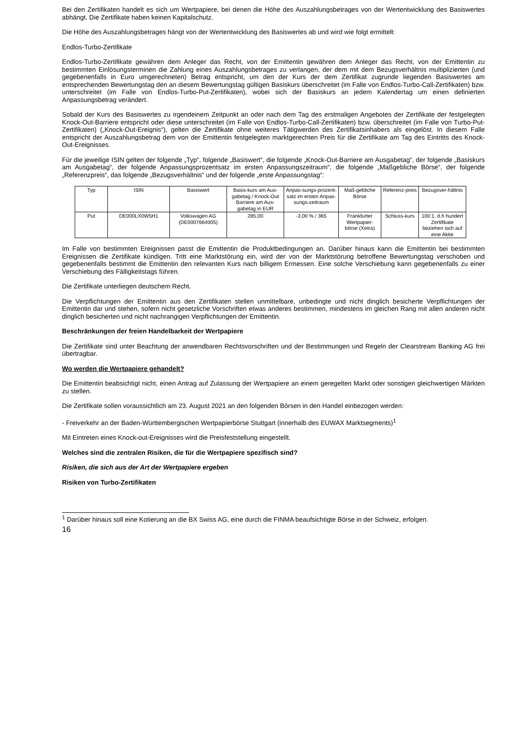Bei den Zertifikaten handelt es sich um Wertpapiere, bei denen die Höhe des Auszahlungsbetrages von der Wertentwicklung des Basiswertes abhängt. Die Zertifikate haben keinen Kapitalschutz.
Die Höhe des Auszahlungsbetrages hängt von der Wertentwicklung des Basiswertes ab und wird wie folgt ermittelt:
Endlos-Turbo-Zertifikate
Endlos-Turbo-Zertifikate gewähren dem Anleger das Recht, von der Emittentin gewähren dem Anleger das Recht, von der Emittentin zu bestimmten Einlösungsterminen die Zahlung eines Auszahlungsbetrages zu verlangen, der dem mit dem Bezugsverhältnis multiplizierten (und gegebenenfalls in Euro umgerechneten) Betrag entspricht, um den der Kurs der dem Zertifikat zugrunde liegenden Basiswertes am entsprechenden Bewertungstag den an diesem Bewertungstag gültigen Basiskurs überschreitet (im Falle von Endlos-Turbo-Call-Zertifikaten) bzw. unterschreitet (im Falle von Endlos-Turbo-Put-Zertifikaten), wobei sich der Basiskurs an jedem Kalendertag um einen definierten Anpassungsbetrag verändert.
Sobald der Kurs des Basiswertes zu irgendeinem Zeitpunkt an oder nach dem Tag des erstmaligen Angebotes der Zertifikate der festgelegten Knock-Out-Barriere entspricht oder diese unterschreitet (im Falle von Endlos-Turbo-Call-Zertifikaten) bzw. überschreitet (im Falle von Turbo-Put-Zertifikaten) („Knock-Out-Ereignis“), gelten die Zertifikate ohne weiteres Tätigwerden des Zertifikatsinhabers als eingelöst. In diesem Falle entspricht der Auszahlungsbetrag dem von der Emittentin festgelegten marktgerechten Preis für die Zertifikate am Tag des Eintritts des Knock-Out-Ereignisses.
Für die jeweilige ISIN gelten der folgende „Typ“, folgende „Basiswert“, die folgende „Knock-Out-Barriere am Ausgabetag“, der folgende „Basiskurs am Ausgabetag“, der folgende Anpassungsprozentsatz im ersten Anpassungszeitraum“, die folgende „Maßgebliche Börse“, der folgende „Referenzpreis“, das folgende „Bezugsverhältnis“ und der folgende „erste Anpassungstag“:
| Typ | ISIN | Basiswert | Basis-kurs am Aus-gabetag / Knock-Out Barriere am Aus-gabetag in EUR | Anpas-sungs-prozent-satz im ersten Anpas-sungs-zeitraum | Maß-gebliche Börse | Referenz-preis | Bezugsver-hältnis |
| --- | --- | --- | --- | --- | --- | --- | --- |
| Put | DE000LX0W5H1 | Volkswagen AG (DE0007664005) | 285,00 | -3,00 % / 365 | Frankfurter Wertpapier-börse (Xetra) | Schluss-kurs | 100:1, d.h hundert Zertifikate beziehen sich auf eine Aktie |
Im Falle von bestimmten Ereignissen passt die Emittentin die Produktbedingungen an. Darüber hinaus kann die Emittentin bei bestimmten Ereignissen die Zertifikate kündigen. Tritt eine Marktstörung ein, wird der von der Marktstörung betroffene Bewertungstag verschoben und gegebenenfalls bestimmt die Emittentin den relevanten Kurs nach billigem Ermessen. Eine solche Verschiebung kann gegebenenfalls zu einer Verschiebung des Fälligkeitstags führen.
Die Zertifikate unterliegen deutschem Recht.
Die Verpflichtungen der Emittentin aus den Zertifikaten stellen unmittelbare, unbedingte und nicht dinglich besicherte Verpflichtungen der Emittentin dar und stehen, sofern nicht gesetzliche Vorschriften etwas anderes bestimmen, mindestens im gleichen Rang mit allen anderen nicht dinglich besicherten und nicht nachrangigen Verpflichtungen der Emittentin.
Beschränkungen der freien Handelbarkeit der Wertpapiere
Die Zertifikate sind unter Beachtung der anwendbaren Rechtsvorschriften und der Bestimmungen und Regeln der Clearstream Banking AG frei übertragbar.
Wo werden die Wertpapiere gehandelt?
Die Emittentin beabsichtigt nicht, einen Antrag auf Zulassung der Wertpapiere an einem geregelten Markt oder sonstigen gleichwertigen Märkten zu stellen.
Die Zertifikate sollen voraussichtlich am 23. August 2021 an den folgenden Börsen in den Handel einbezogen werden:
- Freiverkehr an der Baden-Württembergischen Wertpapierbörse Stuttgart (innerhalb des EUWAX Marktsegments)<sup>1</sup>
Mit Eintreten eines Knock-out-Ereignisses wird die Preisfeststellung eingestellt.
Welches sind die zentralen Risiken, die für die Wertpapiere spezifisch sind?
Risiken, die sich aus der Art der Wertpapiere ergeben
Risiken von Turbo-Zertifikaten
<sup>1</sup> Darüber hinaus soll eine Kotierung an die BX Swiss AG, eine durch die FINMA beaufsichtigte Börse in der Schweiz, erfolgen.
16